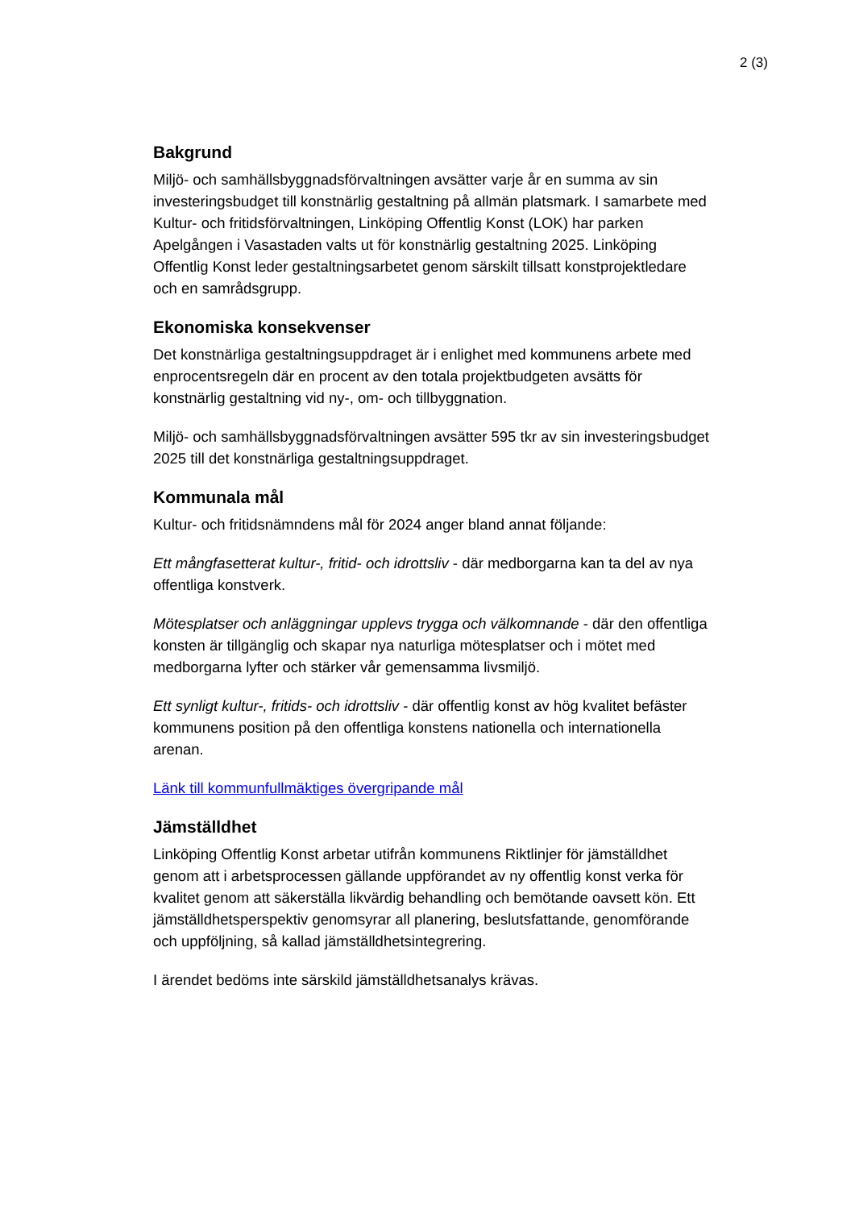2 (3)
Bakgrund
Miljö- och samhällsbyggnadsförvaltningen avsätter varje år en summa av sin investeringsbudget till konstnärlig gestaltning på allmän platsmark. I samarbete med Kultur- och fritidsförvaltningen, Linköping Offentlig Konst (LOK) har parken Apelgången i Vasastaden valts ut för konstnärlig gestaltning 2025. Linköping Offentlig Konst leder gestaltningsarbetet genom särskilt tillsatt konstprojektledare och en samrådsgrupp.
Ekonomiska konsekvenser
Det konstnärliga gestaltningsuppdraget är i enlighet med kommunens arbete med enprocentsregeln där en procent av den totala projektbudgeten avsätts för konstnärlig gestaltning vid ny-, om- och tillbyggnation.
Miljö- och samhällsbyggnadsförvaltningen avsätter 595 tkr av sin investeringsbudget 2025 till det konstnärliga gestaltningsuppdraget.
Kommunala mål
Kultur- och fritidsnämndens mål för 2024 anger bland annat följande:
Ett mångfasetterat kultur-, fritid- och idrottsliv - där medborgarna kan ta del av nya offentliga konstverk.
Mötesplatser och anläggningar upplevs trygga och välkomnande - där den offentliga konsten är tillgänglig och skapar nya naturliga mötesplatser och i mötet med medborgarna lyfter och stärker vår gemensamma livsmiljö.
Ett synligt kultur-, fritids- och idrottsliv - där offentlig konst av hög kvalitet befäster kommunens position på den offentliga konstens nationella och internationella arenan.
Länk till kommunfullmäktiges övergripande mål
Jämställdhet
Linköping Offentlig Konst arbetar utifrån kommunens Riktlinjer för jämställdhet genom att i arbetsprocessen gällande uppförandet av ny offentlig konst verka för kvalitet genom att säkerställa likvärdig behandling och bemötande oavsett kön. Ett jämställdhetsperspektiv genomsyrar all planering, beslutsfattande, genomförande och uppföljning, så kallad jämställdhetsintegrering.
I ärendet bedöms inte särskild jämställdhetsanalys krävas.